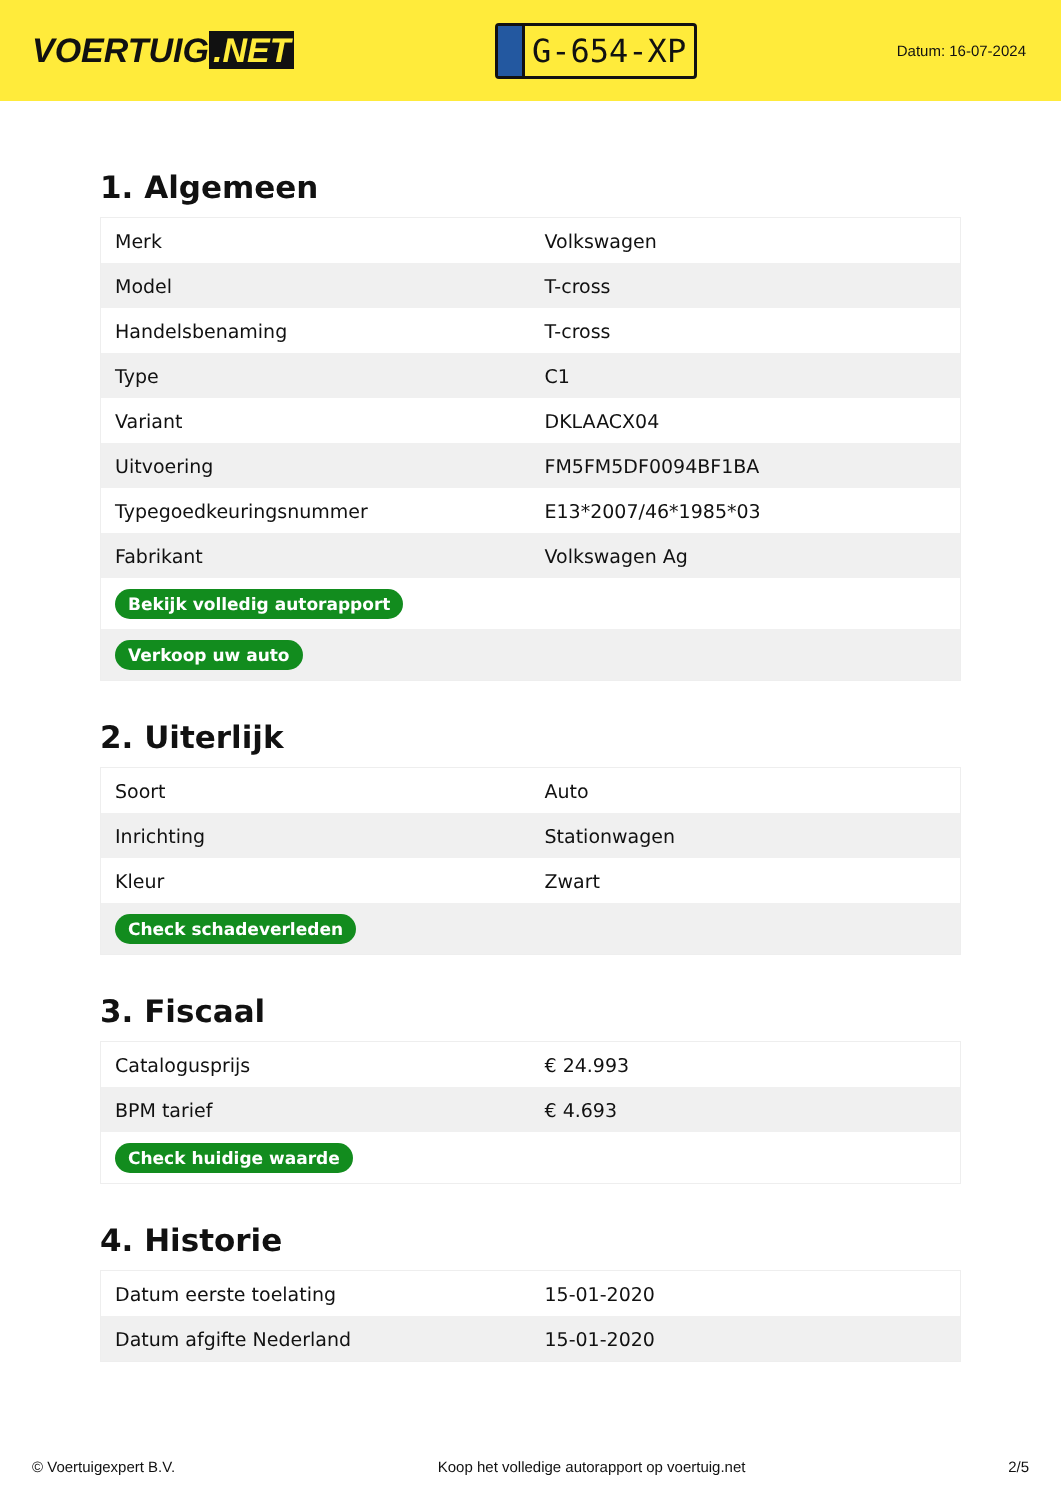VOERTUIG.NET
G-654-XP
Datum: 16-07-2024
1. Algemeen
| Merk | Volkswagen |
| Model | T-cross |
| Handelsbenaming | T-cross |
| Type | C1 |
| Variant | DKLAACX04 |
| Uitvoering | FM5FM5DF0094BF1BA |
| Typegoedkeuringsnummer | E13*2007/46*1985*03 |
| Fabrikant | Volkswagen Ag |
| Bekijk volledig autorapport | |
| Verkoop uw auto | |
2. Uiterlijk
| Soort | Auto |
| Inrichting | Stationwagen |
| Kleur | Zwart |
| Check schadeverleden | |
3. Fiscaal
| Catalogusprijs | € 24.993 |
| BPM tarief | € 4.693 |
| Check huidige waarde | |
4. Historie
| Datum eerste toelating | 15-01-2020 |
| Datum afgifte Nederland | 15-01-2020 |
© Voertuigexpert B.V. Koop het volledige autorapport op voertuig.net 2/5